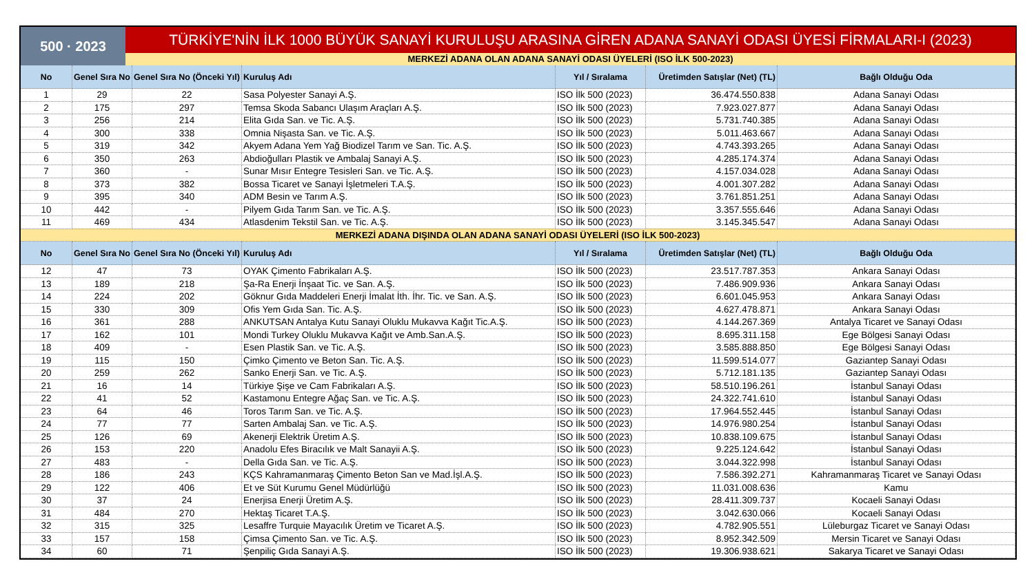500 · 2023
TÜRKİYE'NİN İLK 1000 BÜYÜK SANAYİ KURULUŞU ARASINA GİREN ADANA SANAYİ ODASI ÜYESİ FİRMALARI-I (2023)
MERKEZİ ADANA OLAN ADANA SANAYİ ODASI ÜYELERİ (ISO İLK 500-2023)
| No | Genel Sıra No | Genel Sıra No (Önceki Yıl) | Kuruluş Adı | Yıl / Sıralama | Üretimden Satışlar (Net) (TL) | Bağlı Olduğu Oda |
| --- | --- | --- | --- | --- | --- | --- |
| 1 | 29 | 22 | Sasa Polyester Sanayi A.Ş. | ISO İlk 500 (2023) | 36.474.550.838 | Adana Sanayi Odası |
| 2 | 175 | 297 | Temsa Skoda Sabancı Ulaşım Araçları A.Ş. | ISO İlk 500 (2023) | 7.923.027.877 | Adana Sanayi Odası |
| 3 | 256 | 214 | Elita Gıda San. ve Tic. A.Ş. | ISO İlk 500 (2023) | 5.731.740.385 | Adana Sanayi Odası |
| 4 | 300 | 338 | Omnia Nişasta San. ve Tic. A.Ş. | ISO İlk 500 (2023) | 5.011.463.667 | Adana Sanayi Odası |
| 5 | 319 | 342 | Akyem Adana Yem Yağ Biodizel Tarım ve San. Tic. A.Ş. | ISO İlk 500 (2023) | 4.743.393.265 | Adana Sanayi Odası |
| 6 | 350 | 263 | Abdioğulları Plastik ve Ambalaj Sanayi A.Ş. | ISO İlk 500 (2023) | 4.285.174.374 | Adana Sanayi Odası |
| 7 | 360 | - | Sunar Mısır Entegre Tesisleri San. ve Tic. A.Ş. | ISO İlk 500 (2023) | 4.157.034.028 | Adana Sanayi Odası |
| 8 | 373 | 382 | Bossa Ticaret ve Sanayi İşletmeleri T.A.Ş. | ISO İlk 500 (2023) | 4.001.307.282 | Adana Sanayi Odası |
| 9 | 395 | 340 | ADM Besin ve Tarım A.Ş. | ISO İlk 500 (2023) | 3.761.851.251 | Adana Sanayi Odası |
| 10 | 442 | - | Pilyem Gıda Tarım San. ve Tic. A.Ş. | ISO İlk 500 (2023) | 3.357.555.646 | Adana Sanayi Odası |
| 11 | 469 | 434 | Atlasdenim Tekstil San. ve Tic. A.Ş. | ISO İlk 500 (2023) | 3.145.345.547 | Adana Sanayi Odası |
| MERKEZİ ADANA DIŞINDA OLAN ADANA SANAYİ ODASI ÜYELERİ (ISO İLK 500-2023) | | | | | | |
| No | Genel Sıra No | Genel Sıra No (Önceki Yıl) | Kuruluş Adı | Yıl / Sıralama | Üretimden Satışlar (Net) (TL) | Bağlı Olduğu Oda |
| 12 | 47 | 73 | OYAK Çimento Fabrikaları A.Ş. | ISO İlk 500 (2023) | 23.517.787.353 | Ankara Sanayi Odası |
| 13 | 189 | 218 | Şa-Ra Enerji İnşaat Tic. ve San. A.Ş. | ISO İlk 500 (2023) | 7.486.909.936 | Ankara Sanayi Odası |
| 14 | 224 | 202 | Göknur Gıda Maddeleri Enerji İmalat İth. İhr. Tic. ve San. A.Ş. | ISO İlk 500 (2023) | 6.601.045.953 | Ankara Sanayi Odası |
| 15 | 330 | 309 | Ofis Yem Gıda San. Tic. A.Ş. | ISO İlk 500 (2023) | 4.627.478.871 | Ankara Sanayi Odası |
| 16 | 361 | 288 | ANKUTSAN Antalya Kutu Sanayi Oluklu Mukavva Kağıt Tic.A.Ş. | ISO İlk 500 (2023) | 4.144.267.369 | Antalya Ticaret ve Sanayi Odası |
| 17 | 162 | 101 | Mondi Turkey Oluklu Mukavva Kağıt ve Amb.San.A.Ş. | ISO İlk 500 (2023) | 8.695.311.158 | Ege Bölgesi Sanayi Odası |
| 18 | 409 | - | Esen Plastik San. ve Tic. A.Ş. | ISO İlk 500 (2023) | 3.585.888.850 | Ege Bölgesi Sanayi Odası |
| 19 | 115 | 150 | Çimko Çimento ve Beton San. Tic. A.Ş. | ISO İlk 500 (2023) | 11.599.514.077 | Gaziantep Sanayi Odası |
| 20 | 259 | 262 | Sanko Enerji San. ve Tic. A.Ş. | ISO İlk 500 (2023) | 5.712.181.135 | Gaziantep Sanayi Odası |
| 21 | 16 | 14 | Türkiye Şişe ve Cam Fabrikaları A.Ş. | ISO İlk 500 (2023) | 58.510.196.261 | İstanbul Sanayi Odası |
| 22 | 41 | 52 | Kastamonu Entegre Ağaç San. ve Tic. A.Ş. | ISO İlk 500 (2023) | 24.322.741.610 | İstanbul Sanayi Odası |
| 23 | 64 | 46 | Toros Tarım San. ve Tic. A.Ş. | ISO İlk 500 (2023) | 17.964.552.445 | İstanbul Sanayi Odası |
| 24 | 77 | 77 | Sarten Ambalaj San. ve Tic. A.Ş. | ISO İlk 500 (2023) | 14.976.980.254 | İstanbul Sanayi Odası |
| 25 | 126 | 69 | Akenerji Elektrik Üretim A.Ş. | ISO İlk 500 (2023) | 10.838.109.675 | İstanbul Sanayi Odası |
| 26 | 153 | 220 | Anadolu Efes Biracılık ve Malt Sanayii A.Ş. | ISO İlk 500 (2023) | 9.225.124.642 | İstanbul Sanayi Odası |
| 27 | 483 | - | Della Gıda San. ve Tic. A.Ş. | ISO İlk 500 (2023) | 3.044.322.998 | İstanbul Sanayi Odası |
| 28 | 186 | 243 | KÇS Kahramanmaraş Çimento Beton San ve Mad.İşl.A.Ş. | ISO İlk 500 (2023) | 7.586.392.271 | Kahramanmaraş Ticaret ve Sanayi Odası |
| 29 | 122 | 406 | Et ve Süt Kurumu Genel Müdürlüğü | ISO İlk 500 (2023) | 11.031.008.636 | Kamu |
| 30 | 37 | 24 | Enerjisa Enerji Üretim A.Ş. | ISO İlk 500 (2023) | 28.411.309.737 | Kocaeli Sanayi Odası |
| 31 | 484 | 270 | Hektaş Ticaret T.A.Ş. | ISO İlk 500 (2023) | 3.042.630.066 | Kocaeli Sanayi Odası |
| 32 | 315 | 325 | Lesaffre Turquie Mayacılık Üretim ve Ticaret A.Ş. | ISO İlk 500 (2023) | 4.782.905.551 | Lüleburgaz Ticaret ve Sanayi Odası |
| 33 | 157 | 158 | Çimsa Çimento San. ve Tic. A.Ş. | ISO İlk 500 (2023) | 8.952.342.509 | Mersin Ticaret ve Sanayi Odası |
| 34 | 60 | 71 | Şenpiliç Gıda Sanayi A.Ş. | ISO İlk 500 (2023) | 19.306.938.621 | Sakarya Ticaret ve Sanayi Odası |